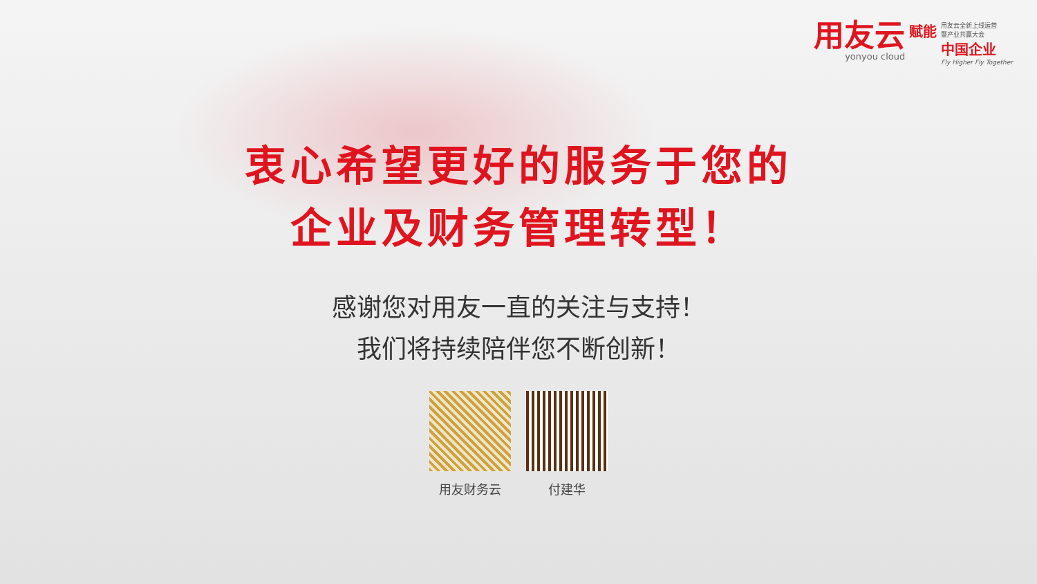用友云
yonyou cloud
赋能
用友云全新上线运营
暨产业共赢大会
中国企业
Fly Higher Fly Together
衷心希望更好的服务于您的
企业及财务管理转型！
感谢您对用友一直的关注与支持！
我们将持续陪伴您不断创新！
用友财务云 付建华